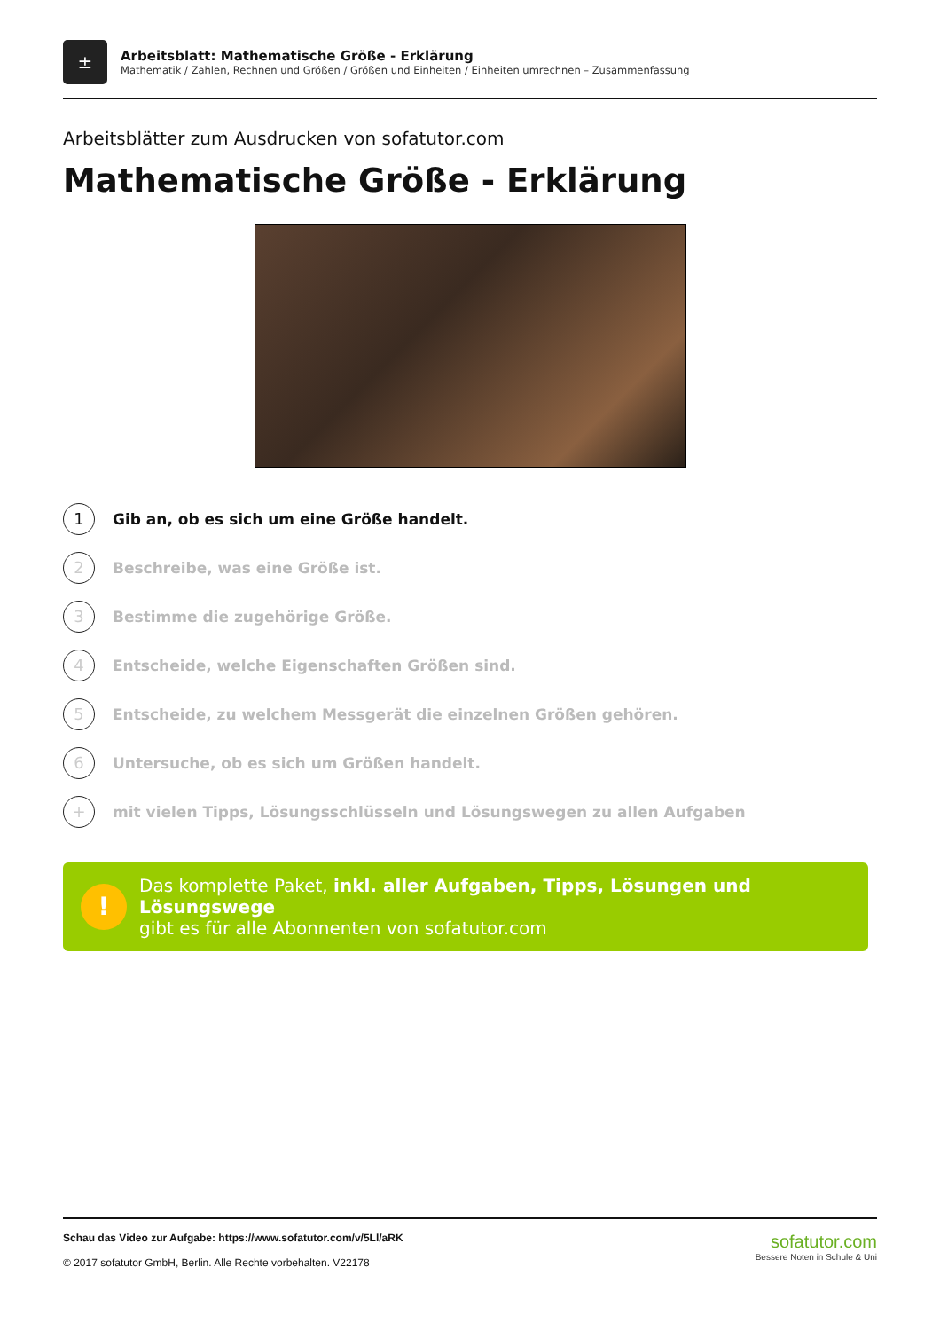±
Arbeitsblatt: Mathematische Größe - Erklärung
Mathematik / Zahlen, Rechnen und Größen / Größen und Einheiten / Einheiten umrechnen – Zusammenfassung
Arbeitsblätter zum Ausdrucken von sofatutor.com
Mathematische Größe - Erklärung
1 Gib an, ob es sich um eine Größe handelt.
2 Beschreibe, was eine Größe ist.
3 Bestimme die zugehörige Größe.
4 Entscheide, welche Eigenschaften Größen sind.
5 Entscheide, zu welchem Messgerät die einzelnen Größen gehören.
6 Untersuche, ob es sich um Größen handelt.
+ mit vielen Tipps, Lösungsschlüsseln und Lösungswegen zu allen Aufgaben
!
Das komplette Paket, inkl. aller Aufgaben, Tipps, Lösungen und Lösungswege
gibt es für alle Abonnenten von sofatutor.com
Schau das Video zur Aufgabe: https://www.sofatutor.com/v/5Ll/aRK
© 2017 sofatutor GmbH, Berlin. Alle Rechte vorbehalten. V22178
sofatutor.com
Bessere Noten in Schule & Uni